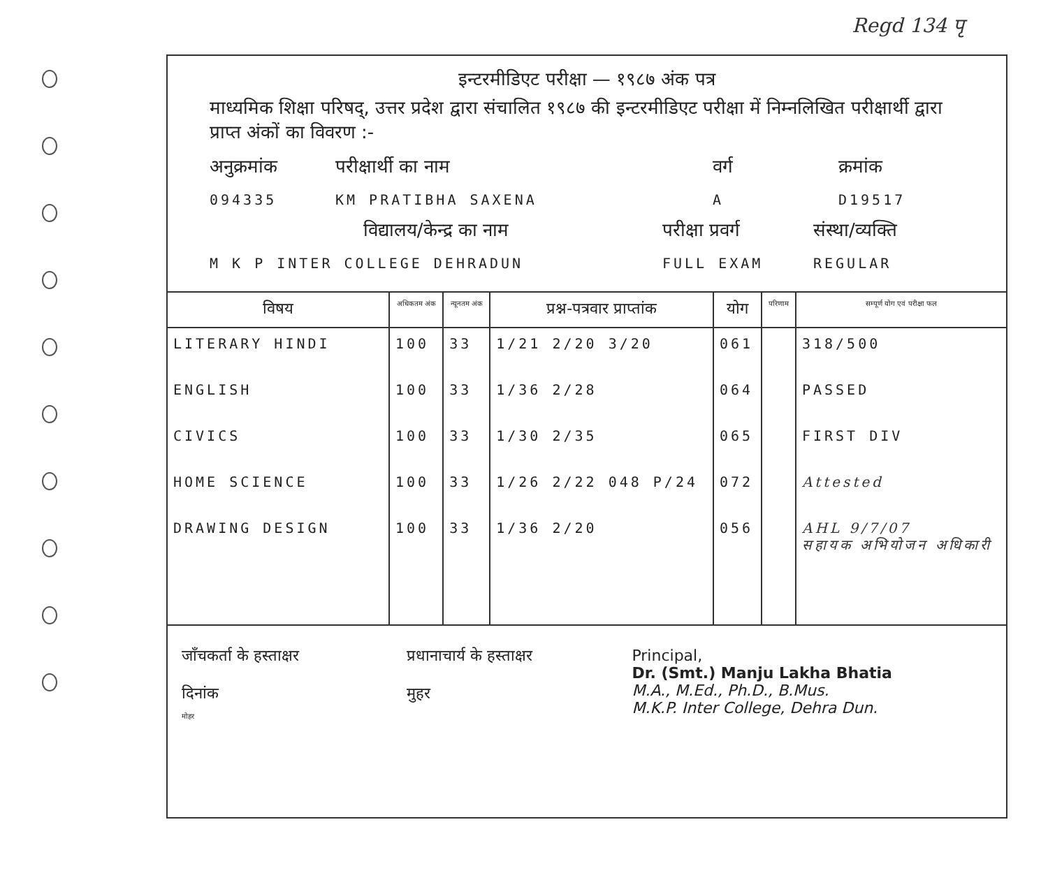Regd 134 पृ
इन्टरमीडिएट परीक्षा — १९८७ अंक पत्र
माध्यमिक शिक्षा परिषद्, उत्तर प्रदेश द्वारा संचालित १९८७ की इन्टरमीडिएट परीक्षा में निम्नलिखित परीक्षार्थी द्वारा प्राप्त अंकों का विवरण :-
अनुक्रमांक परीक्षार्थी का नाम वर्ग क्रमांक
094335 KM PRATIBHA SAXENA A D19517
विद्यालय/केन्द्र का नाम परीक्षा प्रवर्ग संस्था/व्यक्ति
M K P INTER COLLEGE DEHRADUN FULL EXAM REGULAR
| विषय | अधिकतम अंक | न्यूनतम अंक | प्रश्न-पत्रवार प्राप्तांक | योग | परिणाम | सम्पूर्ण योग एवं परीक्षा फल |
| --- | --- | --- | --- | --- | --- | --- |
| LITERARY HINDI | 100 | 33 | 1/21 2/20 3/20 | 061 | | 318/500 |
| ENGLISH | 100 | 33 | 1/36 2/28 | 064 | | PASSED |
| CIVICS | 100 | 33 | 1/30 2/35 | 065 | | FIRST DIV |
| HOME SCIENCE | 100 | 33 | 1/26 2/22 048 P/24 | 072 | | Attested |
| DRAWING DESIGN | 100 | 33 | 1/36 2/20 | 056 | | AHL 9/7/07 सहायक अभियोजन अधिकारी |
जाँचकर्ता के हस्ताक्षर
दिनांक
मोहर
प्रधानाचार्य के हस्ताक्षर
मुहर
Principal,
Dr. (Smt.) Manju Lakha Bhatia
M.A., M.Ed., Ph.D., B.Mus.
M.K.P. Inter College, Dehra Dun.